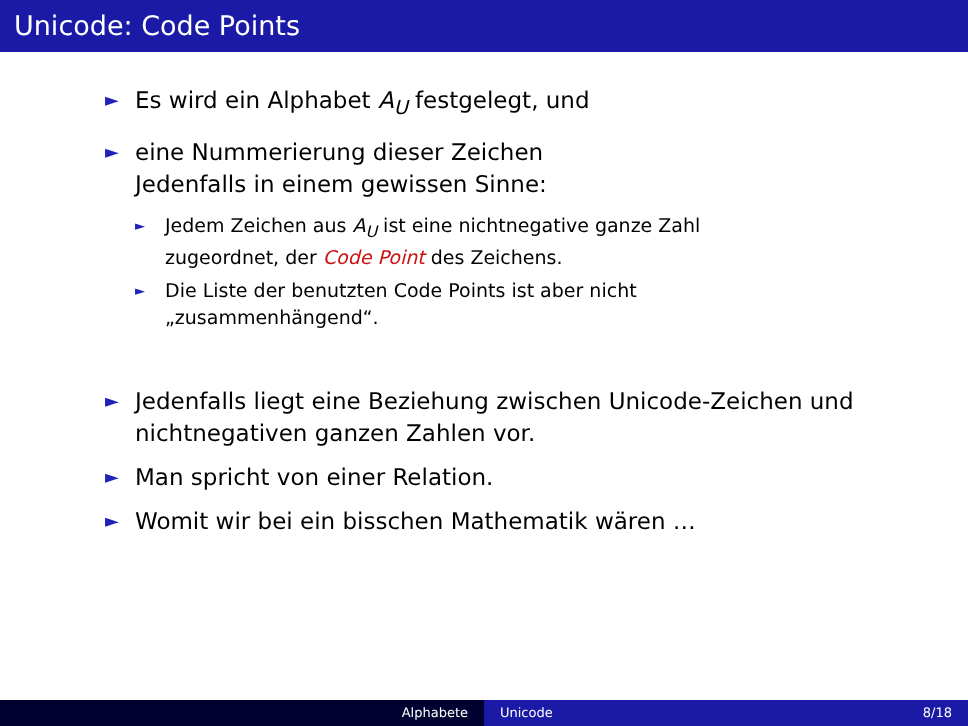Unicode: Code Points
► Es wird ein Alphabet A<sub>U</sub> festgelegt, und
► eine Nummerierung dieser Zeichen
Jedenfalls in einem gewissen Sinne:
► Jedem Zeichen aus A<sub>U</sub> ist eine nichtnegative ganze Zahl
zugeordnet, der Code Point des Zeichens.
► Die Liste der benutzten Code Points ist aber nicht
„zusammenhängend“.
► Jedenfalls liegt eine Beziehung zwischen Unicode-Zeichen und
nichtnegativen ganzen Zahlen vor.
► Man spricht von einer Relation.
► Womit wir bei ein bisschen Mathematik wären …
Alphabete Unicode 8/18